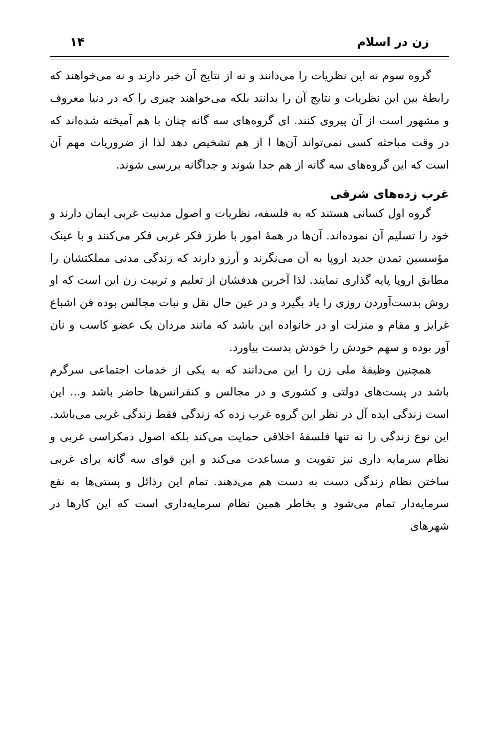زن در اسلام ۱۴
گروه سوم نه این نظریات را می‌دانند و نه از نتایج آن خبر دارند و نه می‌خواهند که رابطهٔ بین این نظریات و نتایج آن را بدانند بلکه می‌خواهند چیزی را که در دنیا معروف و مشهور است از آن پیروی کنند. ای گروه‌های سه گانه چنان با هم آمیخته شده‌اند که در وقت مباحثه کسی نمی‌تواند آن‌ها ا از هم تشخیص دهد لذا از ضروریات مهم آن است که این گروه‌های سه گانه از هم جدا شوند و جداگانه بررسی شوند.
غرب زده‌های شرقی
گروه اول کسانی هستند که به فلسفه، نظریات و اصول مدنیت غربی ایمان دارند و خود را تسلیم آن نموده‌اند. آن‌ها در همهٔ امور با طرز فکر غربی فکر می‌کنند و با عینک مؤسسین تمدن جدید اروپا به آن می‌نگرند و آرزو دارند که زندگی مدنی مملکتشان را مطابق اروپا پایه گذاری نمایند. لذا آخرین هدفشان از تعلیم و تربیت زن این است که او روش بدست‌آوردن روزی را یاد بگیرد و در عین حال نقل و نبات مجالس بوده فن اشباع غرایز و مقام و منزلت او در خانواده این باشد که مانند مردان یک عضو کاسب و نان آور بوده و سهم خودش را خودش بدست بیاورد.
همچنین وظیفهٔ ملی زن را این می‌دانند که به یکی از خدمات اجتماعی سرگرم باشد در پست‌های دولتی و کشوری و در مجالس و کنفرانس‌ها حاضر باشد و... این است زندگی ایده آل در نظر این گروه غرب زده که زندگی فقط زندگی غربی می‌باشد. این نوع زندگی را نه تنها فلسفهٔ اخلاقی حمایت می‌کند بلکه اصول دمکراسی غربی و نظام سرمایه داری نیز تقویت و مساعدت می‌کند و این قوای سه گانه برای غربی ساختن نظام زندگی دست به دست هم می‌دهند. تمام این رذائل و پستی‌ها به نفع سرمایه‌دار تمام می‌شود و بخاطر همین نظام سرمایه‌داری است که این کارها در شهرهای